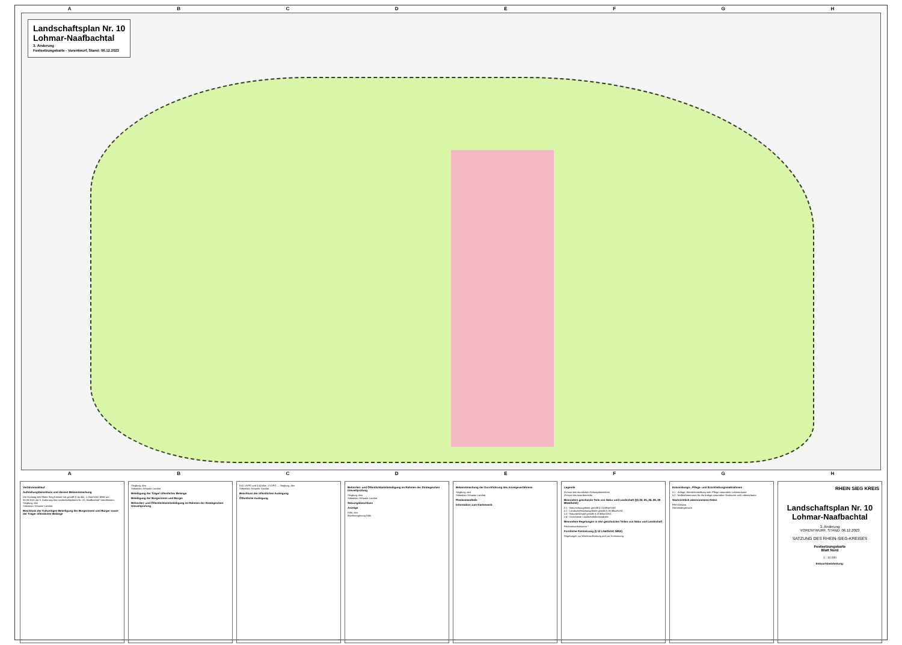ABCDEFGH
Landschaftsplan Nr. 10
Lohmar-Naafbachtal
3. Änderung
Festsetzungskarte - Vorentwurf, Stand: 06.12.2023
ABCDEFGH
Verfahrensablauf
Aufstellungsbeschluss und dessen Bekanntmachung
Der Kreistag des Rhein-Sieg-Kreises hat gemäß § 14 Abs. 1 LNatSchG NRW am 30.09.2021 die 3. Änderung des Landschaftsplanes Nr. 10 „Naafbachtal“ beschlossen. Siegburg, den
Sebastian Schuster Landrat
Beschluss der frühzeitigen Beteiligung der Bürgerinnen und Bürger sowie der Träger öffentlicher Belange
Siegburg, den
Sebastian Schuster Landrat
Beteiligung der Träger öffentlicher Belange
Beteiligung der Bürgerinnen und Bürger
Behörden- und Öffentlichkeitsbeteiligung im Rahmen der Strategischen Umweltprüfung
§ 41 UVPG und § 42 Abs. 1 UVPG ... Siegburg, den
Sebastian Schuster Landrat
Beschluss der öffentlichen Auslegung
Öffentliche Auslegung
Behörden- und Öffentlichkeitsbeteiligung im Rahmen der Strategischen Umweltprüfung
Siegburg, den
Sebastian Schuster Landrat
Satzungsbeschluss
Anzeige
Köln, den
Bezirksregierung Köln
Bekanntmachung der Durchführung des Anzeigeverfahrens
Siegburg, den
Sebastian Schuster Landrat
Planbestandteile
Information zum Kartenwerk
Legende
Grenze des räumlichen Geltungsbereiches
Grenze des Innenbereichs
Besonders geschützte Teile von Natur und Landschaft (§§ 22, 23, 26, 28, 29 BNatSchG)
2.1 - Naturschutzgebiete gemäß § 23 BNatSchG
2.2 - Landschaftsschutzgebiete gemäß § 26 BNatSchG
2.3 - Naturdenkmale gemäß § 28 BNatSchG
2.4 - Geschützte Landschaftsbestandteile
Besondere Regelungen in den geschützten Teilen von Natur und Landschaft
Fischereiverbotszone *
Forstliche Festsetzung (§ 12 LNatSchG NRW)
Regelungen zur Wiederaufforstung und zur Endnutzung
Entwicklungs-, Pflege- und Erschließungsmaßnahmen
5.1 - Anlage, Wiederherstellung oder Pflege naturnaher Lebensräume
5.2 - Maßnahmenraum für die Anlage naturnaher Strukturen und Lebensräume
Nachrichtlich übernommene Daten
FFH-Gebiete
Gemeindegrenzen
RHEIN SIEG KREIS
Landschaftsplan Nr. 10
Lohmar-Naafbachtal
3. Änderung
VORENTWURF, STAND: 06.12.2023
SATZUNG DES RHEIN-SIEG-KREISES
Festsetzungskarte
Blatt Nord
1 : 10.000
Entwurfsbearbeitung: